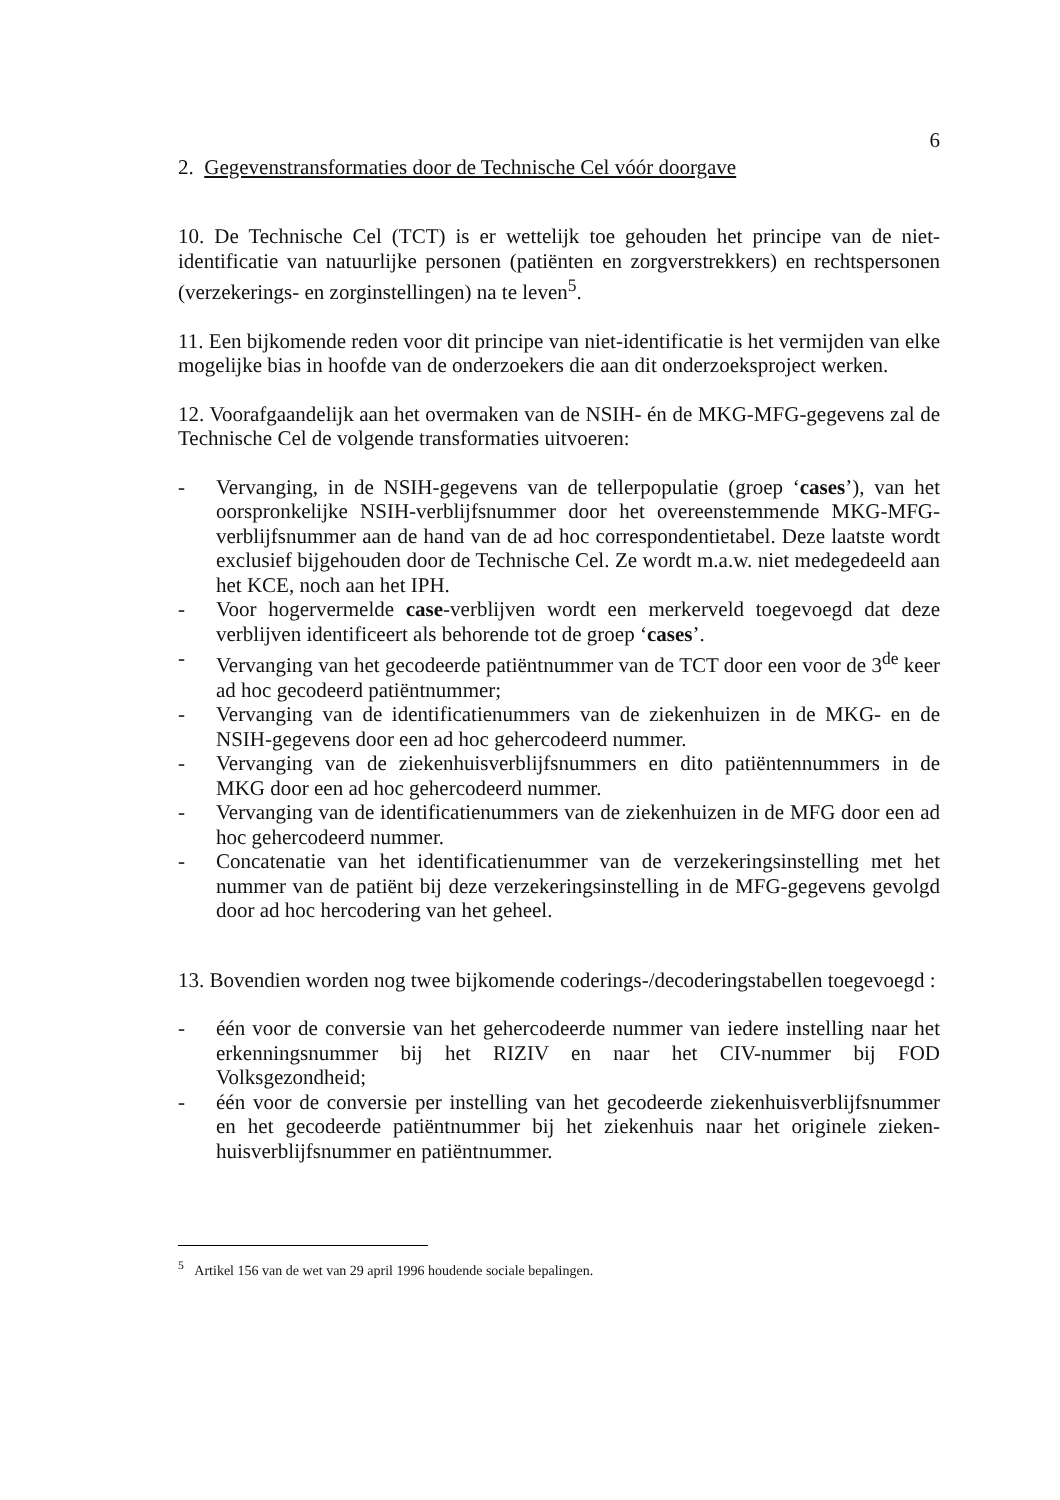6
2. Gegevenstransformaties door de Technische Cel vóór doorgave
10. De Technische Cel (TCT) is er wettelijk toe gehouden het principe van de niet-identificatie van natuurlijke personen (patiënten en zorgverstrekkers) en rechtspersonen (verzekerings- en zorginstellingen) na te leven<sup>5</sup>.
11. Een bijkomende reden voor dit principe van niet-identificatie is het vermijden van elke mogelijke bias in hoofde van de onderzoekers die aan dit onderzoeksproject werken.
12. Voorafgaandelijk aan het overmaken van de NSIH- én de MKG-MFG-gegevens zal de Technische Cel de volgende transformaties uitvoeren:
- Vervanging, in de NSIH-gegevens van de tellerpopulatie (groep ‘cases’), van het oorspronkelijke NSIH-verblijfsnummer door het overeenstemmende MKG-MFG-verblijfsnummer aan de hand van de ad hoc correspondentietabel. Deze laatste wordt exclusief bijgehouden door de Technische Cel. Ze wordt m.a.w. niet medegedeeld aan het KCE, noch aan het IPH.
- Voor hogervermelde case-verblijven wordt een merkerveld toegevoegd dat deze verblijven identificeert als behorende tot de groep ‘cases’.
- Vervanging van het gecodeerde patiëntnummer van de TCT door een voor de 3<sup>de</sup> keer ad hoc gecodeerd patiëntnummer;
- Vervanging van de identificatienummers van de ziekenhuizen in de MKG- en de NSIH-gegevens door een ad hoc gehercodeerd nummer.
- Vervanging van de ziekenhuisverblijfsnummers en dito patiëntennummers in de MKG door een ad hoc gehercodeerd nummer.
- Vervanging van de identificatienummers van de ziekenhuizen in de MFG door een ad hoc gehercodeerd nummer.
- Concatenatie van het identificatienummer van de verzekeringsinstelling met het nummer van de patiënt bij deze verzekeringsinstelling in de MFG-gegevens gevolgd door ad hoc hercodering van het geheel.
13. Bovendien worden nog twee bijkomende coderings-/decoderingstabellen toegevoegd :
- één voor de conversie van het gehercodeerde nummer van iedere instelling naar het erkenningsnummer bij het RIZIV en naar het CIV-nummer bij FOD Volksgezondheid;
- één voor de conversie per instelling van het gecodeerde ziekenhuisverblijfsnummer en het gecodeerde patiëntnummer bij het ziekenhuis naar het originele zieken-huisverblijfsnummer en patiëntnummer.
<sup>5</sup> Artikel 156 van de wet van 29 april 1996 houdende sociale bepalingen.